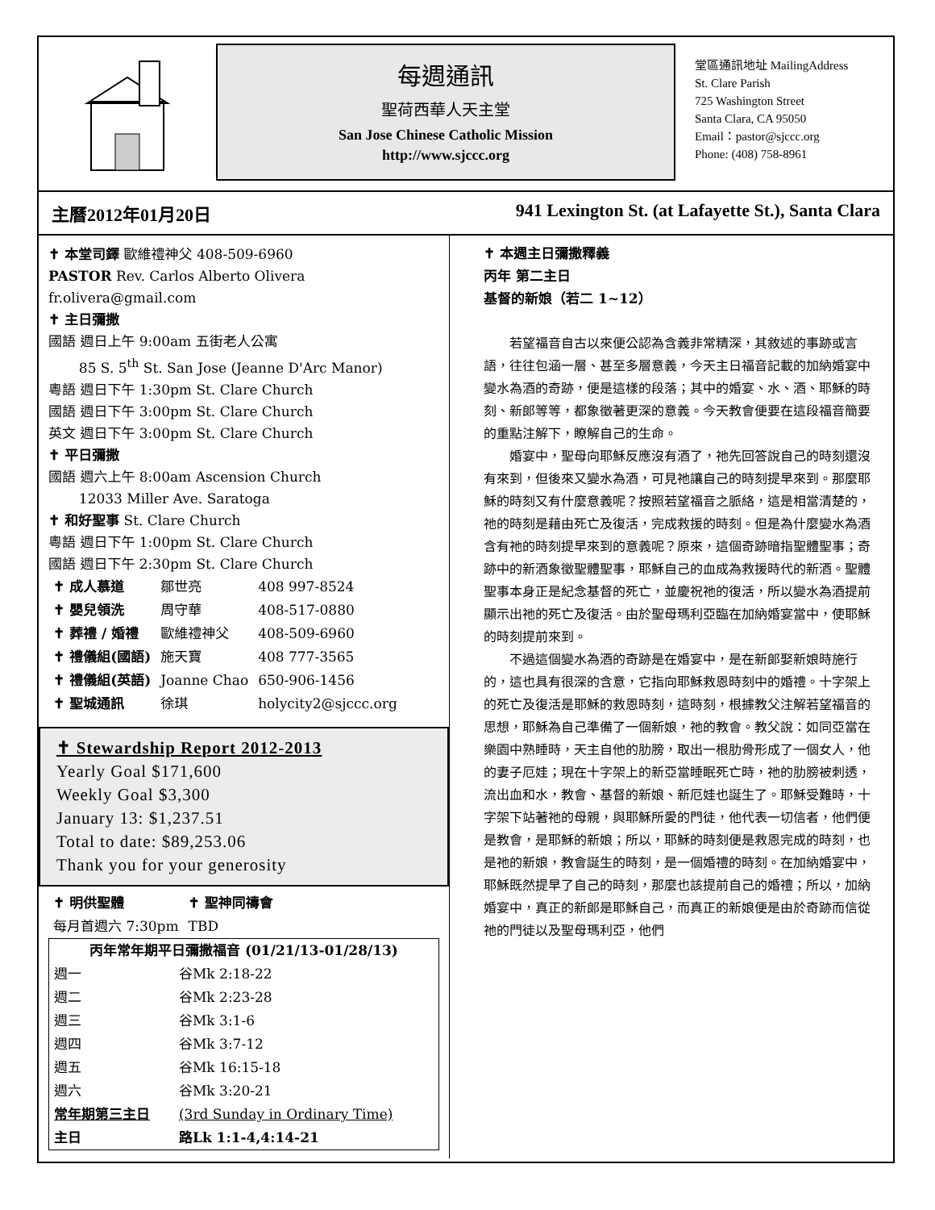每週通訊
聖荷西華人天主堂
San Jose Chinese Catholic Mission
http://www.sjccc.org
堂區通訊地址 MailingAddress
St. Clare Parish
725 Washington Street
Santa Clara, CA 95050
Email：pastor@sjccc.org
Phone: (408) 758-8961
主曆2012年01月20日 941 Lexington St. (at Lafayette St.), Santa Clara
✝ 本堂司鐸 歐維禮神父 408-509-6960
PASTOR Rev. Carlos Alberto Olivera fr.olivera@gmail.com
✝ 主日彌撒
國語 週日上午 9:00am 五街老人公寓
85 S. 5<sup>th</sup> St. San Jose (Jeanne D'Arc Manor)
粵語 週日下午 1:30pm St. Clare Church
國語 週日下午 3:00pm St. Clare Church
英文 週日下午 3:00pm St. Clare Church
✝ 平日彌撒
國語 週六上午 8:00am Ascension Church
12033 Miller Ave. Saratoga
✝ 和好聖事 St. Clare Church
粵語 週日下午 1:00pm St. Clare Church
國語 週日下午 2:30pm St. Clare Church
| ✝ 成人慕道 | 鄒世亮 | 408 997-8524 |
| ✝ 嬰兒領洗 | 周守華 | 408-517-0880 |
| ✝ 葬禮 / 婚禮 | 歐維禮神父 | 408-509-6960 |
| ✝ 禮儀組(國語) | 施天寶 | 408 777-3565 |
| ✝ 禮儀組(英語) | Joanne Chao | 650-906-1456 |
| ✝ 聖城通訊 | 徐琪 | holycity2@sjccc.org |
✝ Stewardship Report 2012-2013
Yearly Goal $171,600
Weekly Goal $3,300
January 13: $1,237.51
Total to date: $89,253.06
Thank you for your generosity
| ✝ 明供聖體 | ✝ 聖神同禱會 |
| 每月首週六 7:30pm | TBD |
| 丙年常年期平日彌撒福音 (01/21/13-01/28/13) | |
| --- | --- |
| 週一 | 谷Mk 2:18-22 |
| 週二 | 谷Mk 2:23-28 |
| 週三 | 谷Mk 3:1-6 |
| 週四 | 谷Mk 3:7-12 |
| 週五 | 谷Mk 16:15-18 |
| 週六 | 谷Mk 3:20-21 |
| 常年期第三主日 | (3rd Sunday in Ordinary Time) |
| 主日 | 路Lk 1:1-4,4:14-21 |
✝ 本週主日彌撒釋義
丙年 第二主日
基督的新娘（若二 1~12）
若望福音自古以來便公認為含義非常精深，其敘述的事跡或言語，往往包涵一層、甚至多層意義，今天主日福音記載的加納婚宴中變水為酒的奇跡，便是這樣的段落；其中的婚宴、水、酒、耶穌的時刻、新郎等等，都象徵著更深的意義。今天教會便要在這段福音簡要的重點注解下，瞭解自己的生命。
婚宴中，聖母向耶穌反應沒有酒了，祂先回答說自己的時刻還沒有來到，但後來又變水為酒，可見祂讓自己的時刻提早來到。那麼耶穌的時刻又有什麼意義呢？按照若望福音之脈絡，這是相當清楚的，祂的時刻是藉由死亡及復活，完成救援的時刻。但是為什麼變水為酒含有祂的時刻提早來到的意義呢？原來，這個奇跡暗指聖體聖事；奇跡中的新酒象徵聖體聖事，耶穌自己的血成為救援時代的新酒。聖體聖事本身正是紀念基督的死亡，並慶祝祂的復活，所以變水為酒提前顯示出祂的死亡及復活。由於聖母瑪利亞臨在加納婚宴當中，使耶穌的時刻提前來到。
不過這個變水為酒的奇跡是在婚宴中，是在新郎娶新娘時施行的，這也具有很深的含意，它指向耶穌救恩時刻中的婚禮。十字架上的死亡及復活是耶穌的救恩時刻，這時刻，根據教父注解若望福音的思想，耶穌為自己準備了一個新娘，祂的教會。教父說：如同亞當在樂園中熟睡時，天主自他的肋膀，取出一根肋骨形成了一個女人，他的妻子厄娃；現在十字架上的新亞當睡眠死亡時，祂的肋膀被刺透，流出血和水，教會、基督的新娘、新厄娃也誕生了。耶穌受難時，十字架下站著祂的母親，與耶穌所愛的門徒，他代表一切信者，他們便是教會，是耶穌的新娘；所以，耶穌的時刻便是救恩完成的時刻，也是祂的新娘，教會誕生的時刻，是一個婚禮的時刻。在加納婚宴中，耶穌既然提早了自己的時刻，那麼也該提前自己的婚禮；所以，加納婚宴中，真正的新郎是耶穌自己，而真正的新娘便是由於奇跡而信從祂的門徒以及聖母瑪利亞，他們